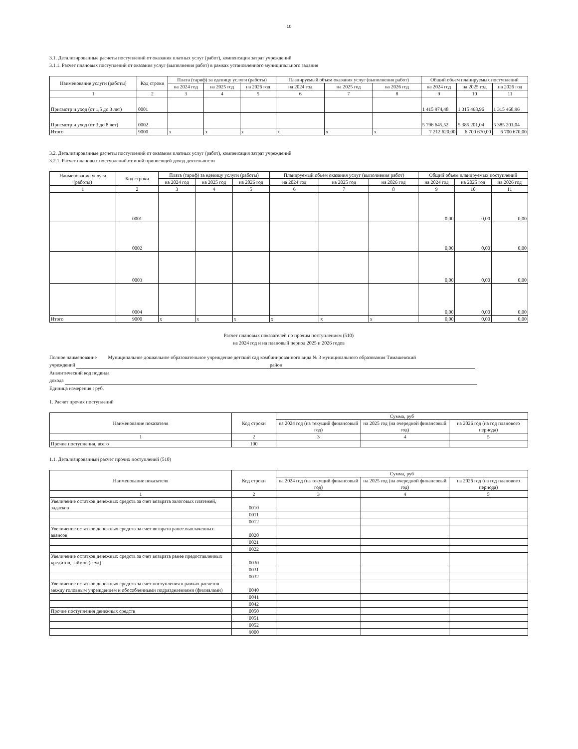10
3.1. Детализированные расчеты поступлений от оказания платных услуг (работ), компенсация затрат учреждений
3.1.1. Расчет плановых поступлений от оказания услуг (выполнения работ) в рамках установленного муниципального задания
| Наименование услуги (работы) | Код строки | Плата (тариф) за еденицу услуги (работы) | | | Планируемый объем оказания услуг (выполнения работ) | | | Общий объем планируемых поступлений | | |
| --- | --- | --- | --- | --- | --- | --- | --- | --- | --- | --- |
| | | на 2024 год | на 2025 год | на 2026 год | на 2024 год | на 2025 год | на 2026 год | на 2024 год | на 2025 год | на 2026 год |
| 1 | 2 | 3 | 4 | 5 | 6 | 7 | 8 | 9 | 10 | 11 |
| Присмотр и уход (от 1,5 до 3 лет) | 0001 | | | | | | | 1 415 974,48 | 1 315 468,96 | 1 315 468,96 |
| Присмотр и уход (от 3 до 8 лет) | 0002 | | | | | | | 5 796 645,52 | 5 385 201,04 | 5 385 201,04 |
| Итого | 9000 | x | x | x | x | x | x | 7 212 620,00 | 6 700 670,00 | 6 700 670,00 |
3.2. Детализированные расчеты поступлений от оказания платных услуг (работ), компенсация затрат учреждений
3.2.1. Расчет плановых поступлений от иной приносящей доход деятельности
| Наименование услуги (работы) | Код строки | Плата (тариф) за еденицу услуги (работы) | | | Планируемый объем оказания услуг (выполнения работ) | | | Общий объем планируемых поступлений | | |
| --- | --- | --- | --- | --- | --- | --- | --- | --- | --- | --- |
| | | на 2024 год | на 2025 год | на 2026 год | на 2024 год | на 2025 год | на 2026 год | на 2024 год | на 2025 год | на 2026 год |
| 1 | 2 | 3 | 4 | 5 | 6 | 7 | 8 | 9 | 10 | 11 |
| | 0001 | | | | | | | 0,00 | 0,00 | 0,00 |
| | 0002 | | | | | | | 0,00 | 0,00 | 0,00 |
| | 0003 | | | | | | | 0,00 | 0,00 | 0,00 |
| | 0004 | | | | | | | 0,00 | 0,00 | 0,00 |
| Итого | 9000 | x | x | x | x | x | x | 0,00 | 0,00 | 0,00 |
Расчет плановых показателей по прочим поступлениям (510)
на 2024 год и на плановый период 2025 и 2026 годов
Полное наименование Муниципальное дошкольное образовательное учреждение детский сад комбинированного вида № 3 муниципального образования Тимашевский
учреждений район
Аналитический код подвида
дохода
Единица измерения : руб.
1. Расчет прочих поступлений
| Наименование показателя | Код строки | Сумма, руб | | |
| --- | --- | --- | --- | --- |
| | | на 2024 год (на текущий финансовый год) | на 2025 год (на очередной финансовый год) | на 2026 год (на год планового периода) |
| 1 | 2 | 3 | 4 | 5 |
| Прочие поступления, всего | 100 | | | |
1.1. Детализированный расчет прочих поступлений (510)
| Наименование показателя | Код строки | Сумма, руб | | |
| --- | --- | --- | --- | --- |
| | | на 2024 год (на текущий финансовый год) | на 2025 год (на очередной финансовый год) | на 2026 год (на год планового периода) |
| 1 | 2 | 3 | 4 | 5 |
| Увеличение остатков денежных средств за счет возврата залоговых платежей, задатков | 0010 | | | |
| | 0011 | | | |
| | 0012 | | | |
| Увеличение остатков денежных средств за счет возврата ранее выплаченных авансов | 0020 | | | |
| | 0021 | | | |
| | 0022 | | | |
| Увеличение остатков денежных средств за счет возврата ранее предоставленных кредитов, займов (ссуд) | 0030 | | | |
| | 0031 | | | |
| | 0032 | | | |
| Увеличение остатков денежных средств за счет поступления в рамках расчетов между головным учреждением и обособленными подразделениями (филиалами) | 0040 | | | |
| | 0041 | | | |
| | 0042 | | | |
| Прочие поступления денежных средств | 0050 | | | |
| | 0051 | | | |
| | 0052 | | | |
| | 9000 | | | |